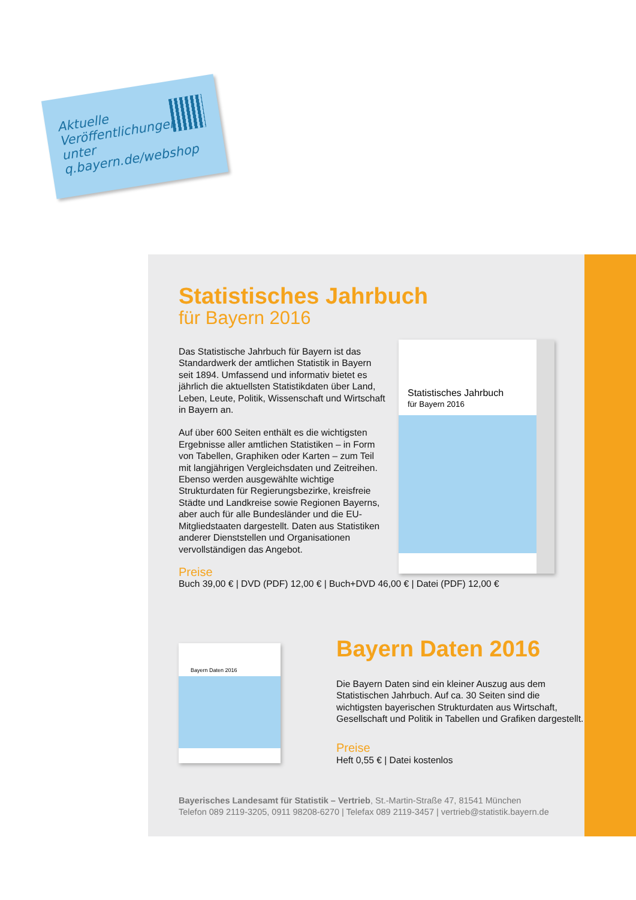Aktuelle
Veröffentlichungen
unter
q.bayern.de/webshop
Statistisches Jahrbuch
für Bayern 2016
Statistisches Jahrbuch
für Bayern 2016
Das Statistische Jahrbuch für Bayern ist das Standardwerk der amtlichen Statistik in Bayern seit 1894. Umfassend und informativ bietet es jährlich die aktuellsten Statistikdaten über Land, Leben, Leute, Politik, Wissenschaft und Wirtschaft in Bayern an.
Auf über 600 Seiten enthält es die wichtigsten Ergebnisse aller amtlichen Statistiken – in Form von Tabellen, Graphiken oder Karten – zum Teil mit langjährigen Vergleichsdaten und Zeitreihen. Ebenso werden ausgewählte wichtige Strukturdaten für Regierungsbezirke, kreisfreie Städte und Landkreise sowie Regionen Bayerns, aber auch für alle Bundesländer und die EU-Mitgliedstaaten dargestellt. Daten aus Statistiken anderer Dienststellen und Organisationen vervollständigen das Angebot.
Preise
Buch 39,00 € | DVD (PDF) 12,00 € | Buch+DVD 46,00 € | Datei (PDF) 12,00 €
Bayern Daten 2016
Bayern Daten 2016
Die Bayern Daten sind ein kleiner Auszug aus dem Statistischen Jahrbuch. Auf ca. 30 Seiten sind die wichtigsten bayerischen Strukturdaten aus Wirtschaft, Gesellschaft und Politik in Tabellen und Grafiken dargestellt.
Preise
Heft 0,55 € | Datei kostenlos
Bayerisches Landesamt für Statistik – Vertrieb, St.-Martin-Straße 47, 81541 München
Telefon 089 2119-3205, 0911 98208-6270 | Telefax 089 2119-3457 | vertrieb@statistik.bayern.de